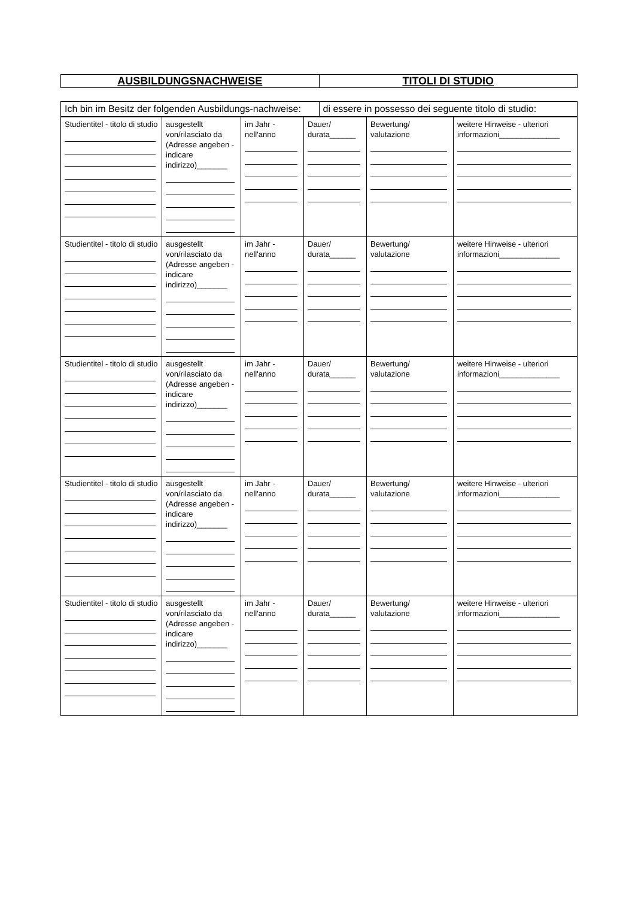| AUSBILDUNGSNACHWEISE | TITOLI DI STUDIO |
| Ich bin im Besitz der folgenden Ausbildungs-nachweise: | di essere in possesso dei seguente titolo di studio: |
| Studientitel - titolo di studio | ausgestellt von/rilasciato da (Adresse angeben - indicare indirizzo)_______ | im Jahr - nell'anno | Dauer/ durata______ | Bewertung/ valutazione | weitere Hinweise - ulteriori informazioni______________ |
| Studientitel - titolo di studio | ausgestellt von/rilasciato da (Adresse angeben - indicare indirizzo)_______ | im Jahr - nell'anno | Dauer/ durata______ | Bewertung/ valutazione | weitere Hinweise - ulteriori informazioni______________ |
| Studientitel - titolo di studio | ausgestellt von/rilasciato da (Adresse angeben - indicare indirizzo)_______ | im Jahr - nell'anno | Dauer/ durata______ | Bewertung/ valutazione | weitere Hinweise - ulteriori informazioni______________ |
| Studientitel - titolo di studio | ausgestellt von/rilasciato da (Adresse angeben - indicare indirizzo)_______ | im Jahr - nell'anno | Dauer/ durata______ | Bewertung/ valutazione | weitere Hinweise - ulteriori informazioni______________ |
| Studientitel - titolo di studio | ausgestellt von/rilasciato da (Adresse angeben - indicare indirizzo)_______ | im Jahr - nell'anno | Dauer/ durata______ | Bewertung/ valutazione | weitere Hinweise - ulteriori informazioni______________ |